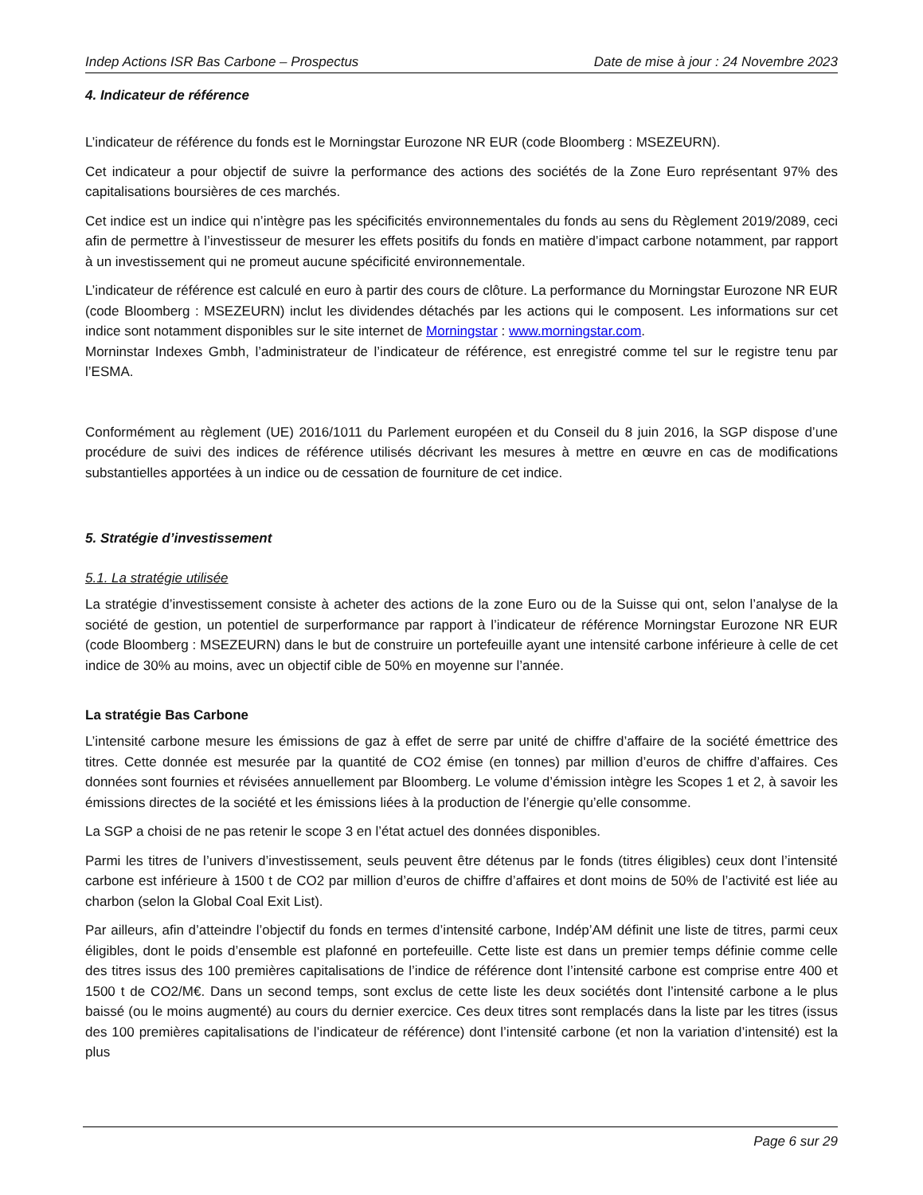Indep Actions ISR Bas Carbone – Prospectus Date de mise à jour : 24 Novembre 2023
4. Indicateur de référence
L’indicateur de référence du fonds est le Morningstar Eurozone NR EUR (code Bloomberg : MSEZEURN).
Cet indicateur a pour objectif de suivre la performance des actions des sociétés de la Zone Euro représentant 97% des capitalisations boursières de ces marchés.
Cet indice est un indice qui n’intègre pas les spécificités environnementales du fonds au sens du Règlement 2019/2089, ceci afin de permettre à l’investisseur de mesurer les effets positifs du fonds en matière d’impact carbone notamment, par rapport à un investissement qui ne promeut aucune spécificité environnementale.
L’indicateur de référence est calculé en euro à partir des cours de clôture. La performance du Morningstar Eurozone NR EUR (code Bloomberg : MSEZEURN) inclut les dividendes détachés par les actions qui le composent. Les informations sur cet indice sont notamment disponibles sur le site internet de Morningstar : www.morningstar.com.
Morninstar Indexes Gmbh, l’administrateur de l’indicateur de référence, est enregistré comme tel sur le registre tenu par l’ESMA.
Conformément au règlement (UE) 2016/1011 du Parlement européen et du Conseil du 8 juin 2016, la SGP dispose d’une procédure de suivi des indices de référence utilisés décrivant les mesures à mettre en œuvre en cas de modifications substantielles apportées à un indice ou de cessation de fourniture de cet indice.
5. Stratégie d’investissement
5.1. La stratégie utilisée
La stratégie d’investissement consiste à acheter des actions de la zone Euro ou de la Suisse qui ont, selon l’analyse de la société de gestion, un potentiel de surperformance par rapport à l’indicateur de référence Morningstar Eurozone NR EUR (code Bloomberg : MSEZEURN) dans le but de construire un portefeuille ayant une intensité carbone inférieure à celle de cet indice de 30% au moins, avec un objectif cible de 50% en moyenne sur l’année.
La stratégie Bas Carbone
L’intensité carbone mesure les émissions de gaz à effet de serre par unité de chiffre d’affaire de la société émettrice des titres. Cette donnée est mesurée par la quantité de CO2 émise (en tonnes) par million d’euros de chiffre d’affaires. Ces données sont fournies et révisées annuellement par Bloomberg. Le volume d’émission intègre les Scopes 1 et 2, à savoir les émissions directes de la société et les émissions liées à la production de l’énergie qu’elle consomme.
La SGP a choisi de ne pas retenir le scope 3 en l’état actuel des données disponibles.
Parmi les titres de l’univers d’investissement, seuls peuvent être détenus par le fonds (titres éligibles) ceux dont l’intensité carbone est inférieure à 1500 t de CO2 par million d’euros de chiffre d’affaires et dont moins de 50% de l’activité est liée au charbon (selon la Global Coal Exit List).
Par ailleurs, afin d’atteindre l’objectif du fonds en termes d’intensité carbone, Indép’AM définit une liste de titres, parmi ceux éligibles, dont le poids d’ensemble est plafonné en portefeuille. Cette liste est dans un premier temps définie comme celle des titres issus des 100 premières capitalisations de l’indice de référence dont l’intensité carbone est comprise entre 400 et 1500 t de CO2/M€. Dans un second temps, sont exclus de cette liste les deux sociétés dont l’intensité carbone a le plus baissé (ou le moins augmenté) au cours du dernier exercice. Ces deux titres sont remplacés dans la liste par les titres (issus des 100 premières capitalisations de l’indicateur de référence) dont l’intensité carbone (et non la variation d’intensité) est la plus
Page 6 sur 29